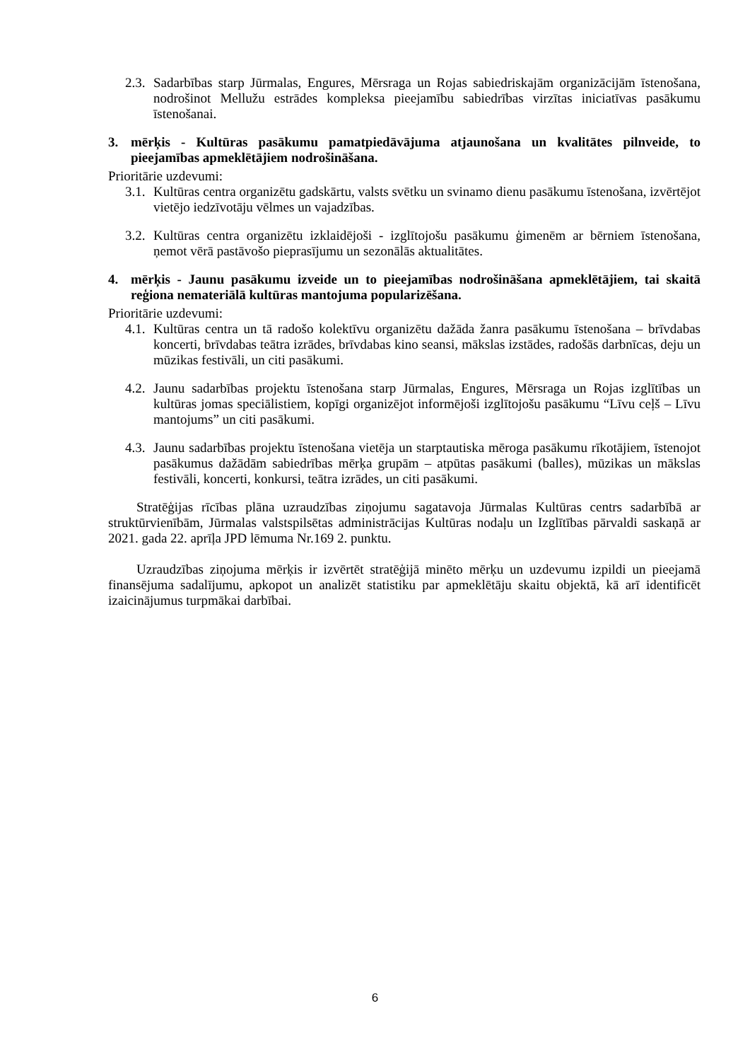2.3.
Sadarbības starp Jūrmalas, Engures, Mērsraga un Rojas sabiedriskajām organizācijām īstenošana, nodrošinot Mellužu estrādes kompleksa pieejamību sabiedrības virzītas iniciatīvas pasākumu īstenošanai.
3. mērķis - Kultūras pasākumu pamatpiedāvājuma atjaunošana un kvalitātes pilnveide, to pieejamības apmeklētājiem nodrošināšana.
Prioritārie uzdevumi:
3.1.
Kultūras centra organizētu gadskārtu, valsts svētku un svinamo dienu pasākumu īstenošana, izvērtējot vietējo iedzīvotāju vēlmes un vajadzības.
3.2.
Kultūras centra organizētu izklaidējoši - izglītojošu pasākumu ģimenēm ar bērniem īstenošana, ņemot vērā pastāvošo pieprasījumu un sezonālās aktualitātes.
4. mērķis - Jaunu pasākumu izveide un to pieejamības nodrošināšana apmeklētājiem, tai skaitā reģiona nemateriālā kultūras mantojuma popularizēšana.
Prioritārie uzdevumi:
4.1.
Kultūras centra un tā radošo kolektīvu organizētu dažāda žanra pasākumu īstenošana – brīvdabas koncerti, brīvdabas teātra izrādes, brīvdabas kino seansi, mākslas izstādes, radošās darbnīcas, deju un mūzikas festivāli, un citi pasākumi.
4.2.
Jaunu sadarbības projektu īstenošana starp Jūrmalas, Engures, Mērsraga un Rojas izglītības un kultūras jomas speciālistiem, kopīgi organizējot informējoši izglītojošu pasākumu “Līvu ceļš – Līvu mantojums” un citi pasākumi.
4.3.
Jaunu sadarbības projektu īstenošana vietēja un starptautiska mēroga pasākumu rīkotājiem, īstenojot pasākumus dažādām sabiedrības mērķa grupām – atpūtas pasākumi (balles), mūzikas un mākslas festivāli, koncerti, konkursi, teātra izrādes, un citi pasākumi.
Stratēģijas rīcības plāna uzraudzības ziņojumu sagatavoja Jūrmalas Kultūras centrs sadarbībā ar struktūrvienībām, Jūrmalas valstspilsētas administrācijas Kultūras nodaļu un Izglītības pārvaldi saskaņā ar 2021. gada 22. aprīļa JPD lēmuma Nr.169 2. punktu.
Uzraudzības ziņojuma mērķis ir izvērtēt stratēģijā minēto mērķu un uzdevumu izpildi un pieejamā finansējuma sadalījumu, apkopot un analizēt statistiku par apmeklētāju skaitu objektā, kā arī identificēt izaicinājumus turpmākai darbībai.
6